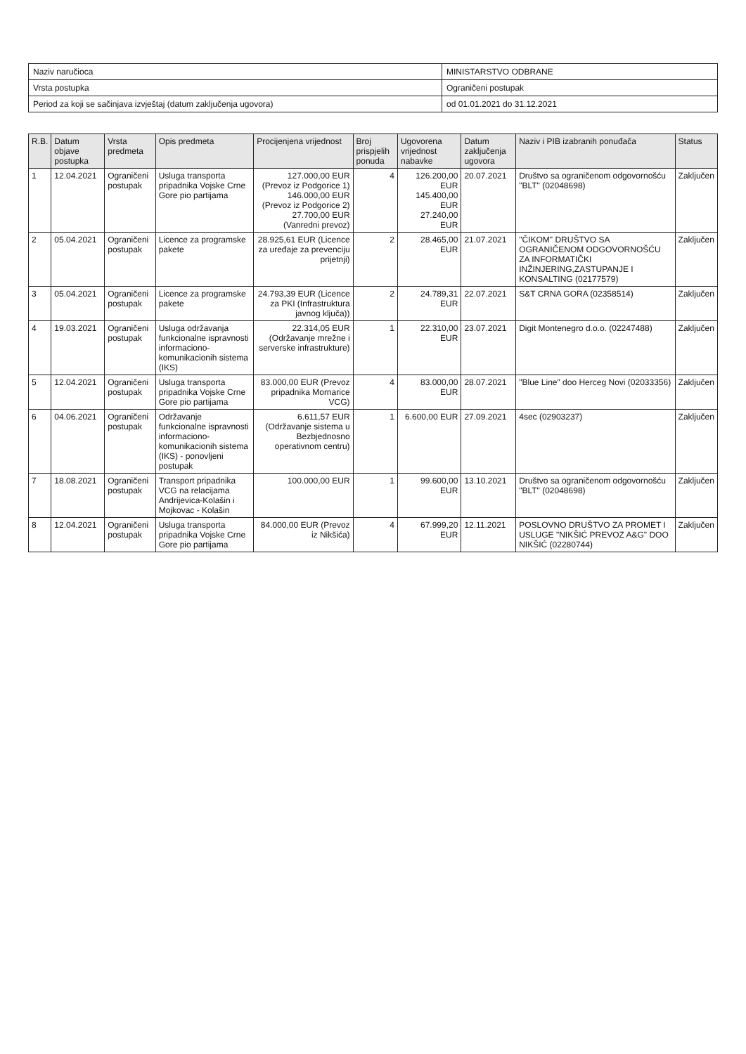| Naziv naručioca | MINISTARSTVO ODBRANE |
| Vrsta postupka | Ograničeni postupak |
| Period za koji se sačinjava izvještaj (datum zaključenja ugovora) | od 01.01.2021 do 31.12.2021 |
| R.B. | Datum objave postupka | Vrsta predmeta | Opis predmeta | Procijenjena vrijednost | Broj prispjelih ponuda | Ugovorena vrijednost nabavke | Datum zaključenja ugovora | Naziv i PIB izabranih ponuđača | Status |
| --- | --- | --- | --- | --- | --- | --- | --- | --- | --- |
| 1 | 12.04.2021 | Ograničeni postupak | Usluga transporta pripadnika Vojske Crne Gore pio partijama | 127.000,00 EUR (Prevoz iz Podgorice 1) 146.000,00 EUR (Prevoz iz Podgorice 2) 27.700,00 EUR (Vanredni prevoz) | 4 | 126.200,00 EUR 145.400,00 EUR 27.240,00 EUR | 20.07.2021 | Društvo sa ograničenom odgovornošću "BLT" (02048698) | Zaključen |
| 2 | 05.04.2021 | Ograničeni postupak | Licence za programske pakete | 28.925,61 EUR (Licence za uređaje za prevenciju prijetnji) | 2 | 28.465,00 EUR | 21.07.2021 | "ČIKOM" DRUŠTVO SA OGRANIČENOM ODGOVORNOŠĆU ZA INFORMATIČKI INŽINJERING,ZASTUPANJE I KONSALTING (02177579) | Zaključen |
| 3 | 05.04.2021 | Ograničeni postupak | Licence za programske pakete | 24.793,39 EUR (Licence za PKI (Infrastruktura javnog ključa)) | 2 | 24.789,31 EUR | 22.07.2021 | S&T CRNA GORA (02358514) | Zaključen |
| 4 | 19.03.2021 | Ograničeni postupak | Usluga održavanja funkcionalne ispravnosti informaciono-komunikacionih sistema (IKS) | 22.314,05 EUR (Održavanje mrežne i serverske infrastrukture) | 1 | 22.310,00 EUR | 23.07.2021 | Digit Montenegro d.o.o. (02247488) | Zaključen |
| 5 | 12.04.2021 | Ograničeni postupak | Usluga transporta pripadnika Vojske Crne Gore pio partijama | 83.000,00 EUR (Prevoz pripadnika Mornarice VCG) | 4 | 83.000,00 EUR | 28.07.2021 | "Blue Line" doo Herceg Novi (02033356) | Zaključen |
| 6 | 04.06.2021 | Ograničeni postupak | Održavanje funkcionalne ispravnosti informaciono-komunikacionih sistema (IKS) - ponovljeni postupak | 6.611,57 EUR (Održavanje sistema u Bezbjednosno operativnom centru) | 1 | 6.600,00 EUR | 27.09.2021 | 4sec (02903237) | Zaključen |
| 7 | 18.08.2021 | Ograničeni postupak | Transport pripadnika VCG na relacijama Andrijevica-Kolašin i Mojkovac - Kolašin | 100.000,00 EUR | 1 | 99.600,00 EUR | 13.10.2021 | Društvo sa ograničenom odgovornošću "BLT" (02048698) | Zaključen |
| 8 | 12.04.2021 | Ograničeni postupak | Usluga transporta pripadnika Vojske Crne Gore pio partijama | 84.000,00 EUR (Prevoz iz Nikšića) | 4 | 67.999,20 EUR | 12.11.2021 | POSLOVNO DRUŠTVO ZA PROMET I USLUGE "NIKŠIĆ PREVOZ A&G" DOO NIKŠIĆ (02280744) | Zaključen |